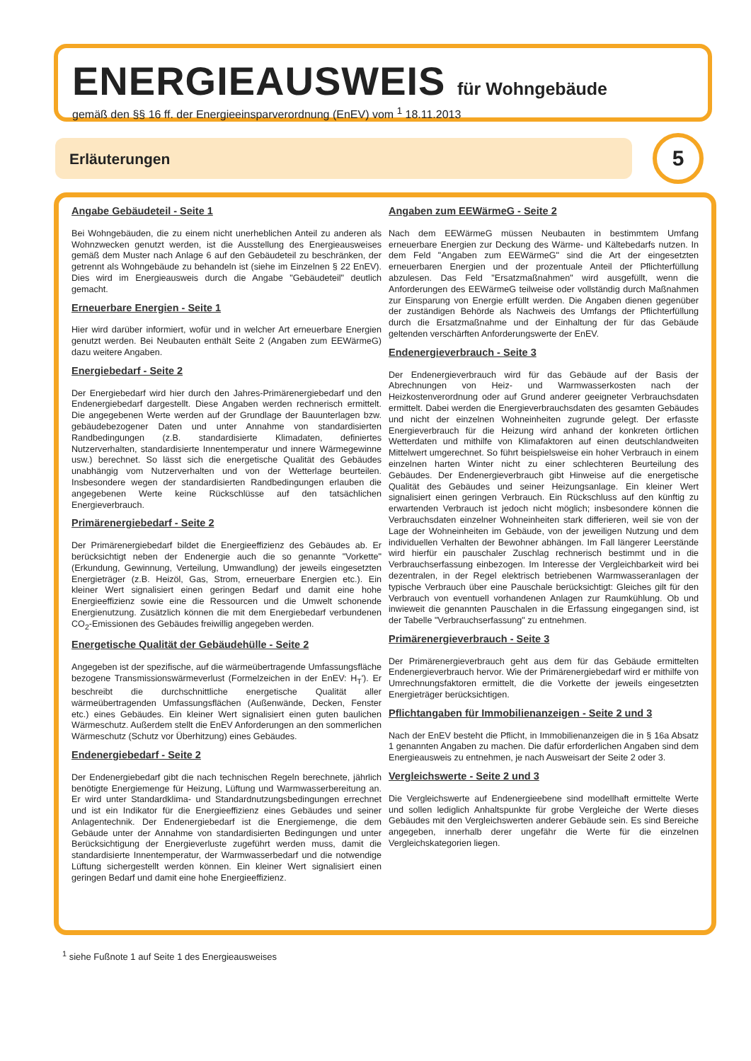ENERGIEAUSWEIS für Wohngebäude
gemäß den §§ 16 ff. der Energieeinsparverordnung (EnEV) vom <sup>1</sup> 18.11.2013
Erläuterungen 5
Angabe Gebäudeteil - Seite 1
Bei Wohngebäuden, die zu einem nicht unerheblichen Anteil zu anderen als Wohnzwecken genutzt werden, ist die Ausstellung des Energieausweises gemäß dem Muster nach Anlage 6 auf den Gebäudeteil zu beschränken, der getrennt als Wohngebäude zu behandeln ist (siehe im Einzelnen § 22 EnEV). Dies wird im Energieausweis durch die Angabe "Gebäudeteil" deutlich gemacht.
Erneuerbare Energien - Seite 1
Hier wird darüber informiert, wofür und in welcher Art erneuerbare Energien genutzt werden. Bei Neubauten enthält Seite 2 (Angaben zum EEWärmeG) dazu weitere Angaben.
Energiebedarf - Seite 2
Der Energiebedarf wird hier durch den Jahres-Primärenergiebedarf und den Endenergiebedarf dargestellt. Diese Angaben werden rechnerisch ermittelt. Die angegebenen Werte werden auf der Grundlage der Bauunterlagen bzw. gebäudebezogener Daten und unter Annahme von standardisierten Randbedingungen (z.B. standardisierte Klimadaten, definiertes Nutzerverhalten, standardisierte Innentemperatur und innere Wärmegewinne usw.) berechnet. So lässt sich die energetische Qualität des Gebäudes unabhängig vom Nutzerverhalten und von der Wetterlage beurteilen. Insbesondere wegen der standardisierten Randbedingungen erlauben die angegebenen Werte keine Rückschlüsse auf den tatsächlichen Energieverbrauch.
Primärenergiebedarf - Seite 2
Der Primärenergiebedarf bildet die Energieeffizienz des Gebäudes ab. Er berücksichtigt neben der Endenergie auch die so genannte "Vorkette" (Erkundung, Gewinnung, Verteilung, Umwandlung) der jeweils eingesetzten Energieträger (z.B. Heizöl, Gas, Strom, erneuerbare Energien etc.). Ein kleiner Wert signalisiert einen geringen Bedarf und damit eine hohe Energieeffizienz sowie eine die Ressourcen und die Umwelt schonende Energienutzung. Zusätzlich können die mit dem Energiebedarf verbundenen CO<sub>2</sub>-Emissionen des Gebäudes freiwillig angegeben werden.
Energetische Qualität der Gebäudehülle - Seite 2
Angegeben ist der spezifische, auf die wärmeübertragende Umfassungsfläche bezogene Transmissionswärmeverlust (Formelzeichen in der EnEV: H<sub>T</sub>'). Er beschreibt die durchschnittliche energetische Qualität aller wärmeübertragenden Umfassungsflächen (Außenwände, Decken, Fenster etc.) eines Gebäudes. Ein kleiner Wert signalisiert einen guten baulichen Wärmeschutz. Außerdem stellt die EnEV Anforderungen an den sommerlichen Wärmeschutz (Schutz vor Überhitzung) eines Gebäudes.
Endenergiebedarf - Seite 2
Der Endenergiebedarf gibt die nach technischen Regeln berechnete, jährlich benötigte Energiemenge für Heizung, Lüftung und Warmwasserbereitung an. Er wird unter Standardklima- und Standardnutzungsbedingungen errechnet und ist ein Indikator für die Energieeffizienz eines Gebäudes und seiner Anlagentechnik. Der Endenergiebedarf ist die Energiemenge, die dem Gebäude unter der Annahme von standardisierten Bedingungen und unter Berücksichtigung der Energieverluste zugeführt werden muss, damit die standardisierte Innentemperatur, der Warmwasserbedarf und die notwendige Lüftung sichergestellt werden können. Ein kleiner Wert signalisiert einen geringen Bedarf und damit eine hohe Energieeffizienz.
Angaben zum EEWärmeG - Seite 2
Nach dem EEWärmeG müssen Neubauten in bestimmtem Umfang erneuerbare Energien zur Deckung des Wärme- und Kältebedarfs nutzen. In dem Feld "Angaben zum EEWärmeG" sind die Art der eingesetzten erneuerbaren Energien und der prozentuale Anteil der Pflichterfüllung abzulesen. Das Feld "Ersatzmaßnahmen" wird ausgefüllt, wenn die Anforderungen des EEWärmeG teilweise oder vollständig durch Maßnahmen zur Einsparung von Energie erfüllt werden. Die Angaben dienen gegenüber der zuständigen Behörde als Nachweis des Umfangs der Pflichterfüllung durch die Ersatzmaßnahme und der Einhaltung der für das Gebäude geltenden verschärften Anforderungswerte der EnEV.
Endenergieverbrauch - Seite 3
Der Endenergieverbrauch wird für das Gebäude auf der Basis der Abrechnungen von Heiz- und Warmwasserkosten nach der Heizkostenverordnung oder auf Grund anderer geeigneter Verbrauchsdaten ermittelt. Dabei werden die Energieverbrauchsdaten des gesamten Gebäudes und nicht der einzelnen Wohneinheiten zugrunde gelegt. Der erfasste Energieverbrauch für die Heizung wird anhand der konkreten örtlichen Wetterdaten und mithilfe von Klimafaktoren auf einen deutschlandweiten Mittelwert umgerechnet. So führt beispielsweise ein hoher Verbrauch in einem einzelnen harten Winter nicht zu einer schlechteren Beurteilung des Gebäudes. Der Endenergieverbrauch gibt Hinweise auf die energetische Qualität des Gebäudes und seiner Heizungsanlage. Ein kleiner Wert signalisiert einen geringen Verbrauch. Ein Rückschluss auf den künftig zu erwartenden Verbrauch ist jedoch nicht möglich; insbesondere können die Verbrauchsdaten einzelner Wohneinheiten stark differieren, weil sie von der Lage der Wohneinheiten im Gebäude, von der jeweiligen Nutzung und dem individuellen Verhalten der Bewohner abhängen. Im Fall längerer Leerstände wird hierfür ein pauschaler Zuschlag rechnerisch bestimmt und in die Verbrauchserfassung einbezogen. Im Interesse der Vergleichbarkeit wird bei dezentralen, in der Regel elektrisch betriebenen Warmwasseranlagen der typische Verbrauch über eine Pauschale berücksichtigt: Gleiches gilt für den Verbrauch von eventuell vorhandenen Anlagen zur Raumkühlung. Ob und inwieweit die genannten Pauschalen in die Erfassung eingegangen sind, ist der Tabelle "Verbrauchserfassung" zu entnehmen.
Primärenergieverbrauch - Seite 3
Der Primärenergieverbrauch geht aus dem für das Gebäude ermittelten Endenergieverbrauch hervor. Wie der Primärenergiebedarf wird er mithilfe von Umrechnungsfaktoren ermittelt, die die Vorkette der jeweils eingesetzten Energieträger berücksichtigen.
Pflichtangaben für Immobilienanzeigen - Seite 2 und 3
Nach der EnEV besteht die Pflicht, in Immobilienanzeigen die in § 16a Absatz 1 genannten Angaben zu machen. Die dafür erforderlichen Angaben sind dem Energieausweis zu entnehmen, je nach Ausweisart der Seite 2 oder 3.
Vergleichswerte - Seite 2 und 3
Die Vergleichswerte auf Endenergieebene sind modellhaft ermittelte Werte und sollen lediglich Anhaltspunkte für grobe Vergleiche der Werte dieses Gebäudes mit den Vergleichswerten anderer Gebäude sein. Es sind Bereiche angegeben, innerhalb derer ungefähr die Werte für die einzelnen Vergleichskategorien liegen.
<sup>1</sup> siehe Fußnote 1 auf Seite 1 des Energieausweises